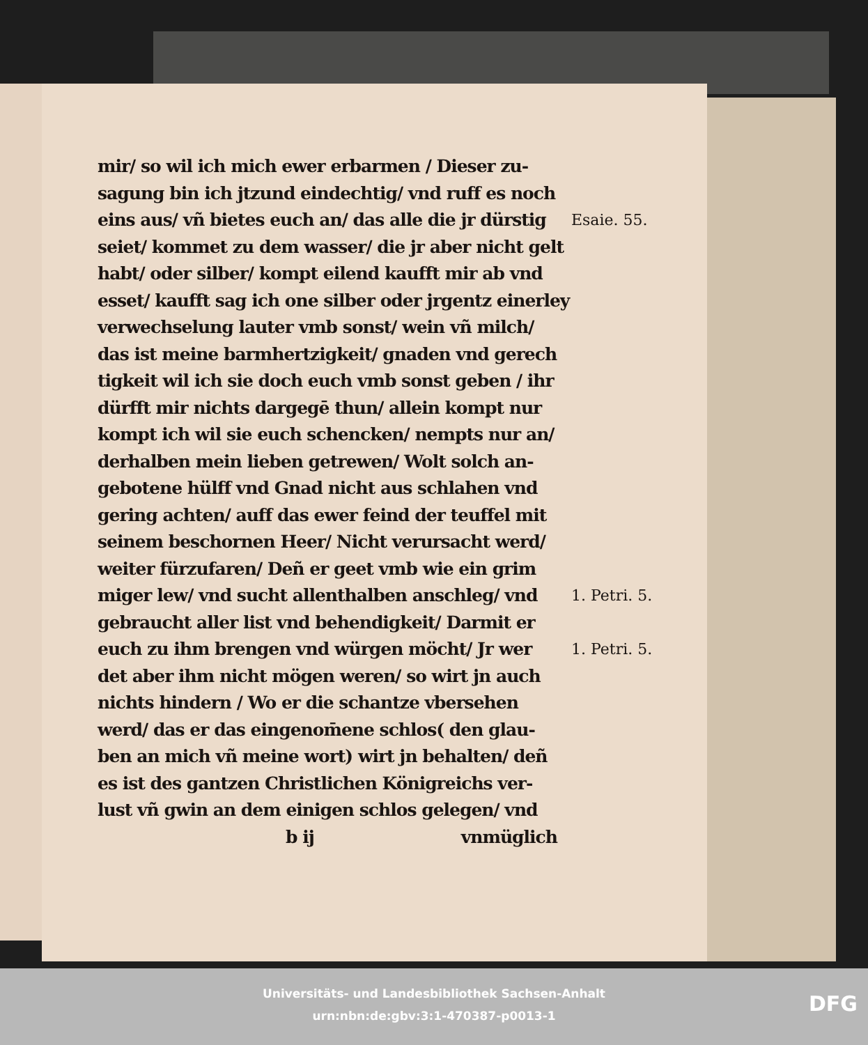mir/ so wil ich mich ewer erbarmen / Dieser zu-
sagung bin ich jtzund eindechtig/ vnd ruff es noch
eins aus/ vñ bietes euch an/ das alle die jr dürstig
seiet/ kommet zu dem wasser/ die jr aber nicht gelt
habt/ oder silber/ kompt eilend kaufft mir ab vnd
esset/ kaufft sag ich one silber oder jrgentz einerley
verwechselung lauter vmb sonst/ wein vñ milch/
das ist meine barmhertzigkeit/ gnaden vnd gerech
tigkeit wil ich sie doch euch vmb sonst geben / ihr
dürfft mir nichts dargegē thun/ allein kompt nur
kompt ich wil sie euch schencken/ nempts nur an/
derhalben mein lieben getrewen/ Wolt solch an-
gebotene hülff vnd Gnad nicht aus schlahen vnd
gering achten/ auff das ewer feind der teuffel mit
seinem beschornen Heer/ Nicht verursacht werd/
weiter fürzufaren/ Deñ er geet vmb wie ein grim
miger lew/ vnd sucht allenthalben anschleg/ vnd
gebraucht aller list vnd behendigkeit/ Darmit er
euch zu ihm brengen vnd würgen möcht/ Jr wer
det aber ihm nicht mögen weren/ so wirt jn auch
nichts hindern / Wo er die schantze vbersehen
werd/ das er das eingenom̄ene schlos( den glau-
ben an mich vñ meine wort) wirt jn behalten/ deñ
es ist des gantzen Christlichen Königreichs ver-
lust vñ gwin an dem einigen schlos gelegen/ vnd
b ij vnmüglich
Esaie. 55.
1. Petri. 5.
1. Petri. 5.
Universitäts- und Landesbibliothek Sachsen-Anhalt
urn:nbn:de:gbv:3:1-470387-p0013-1
DFG